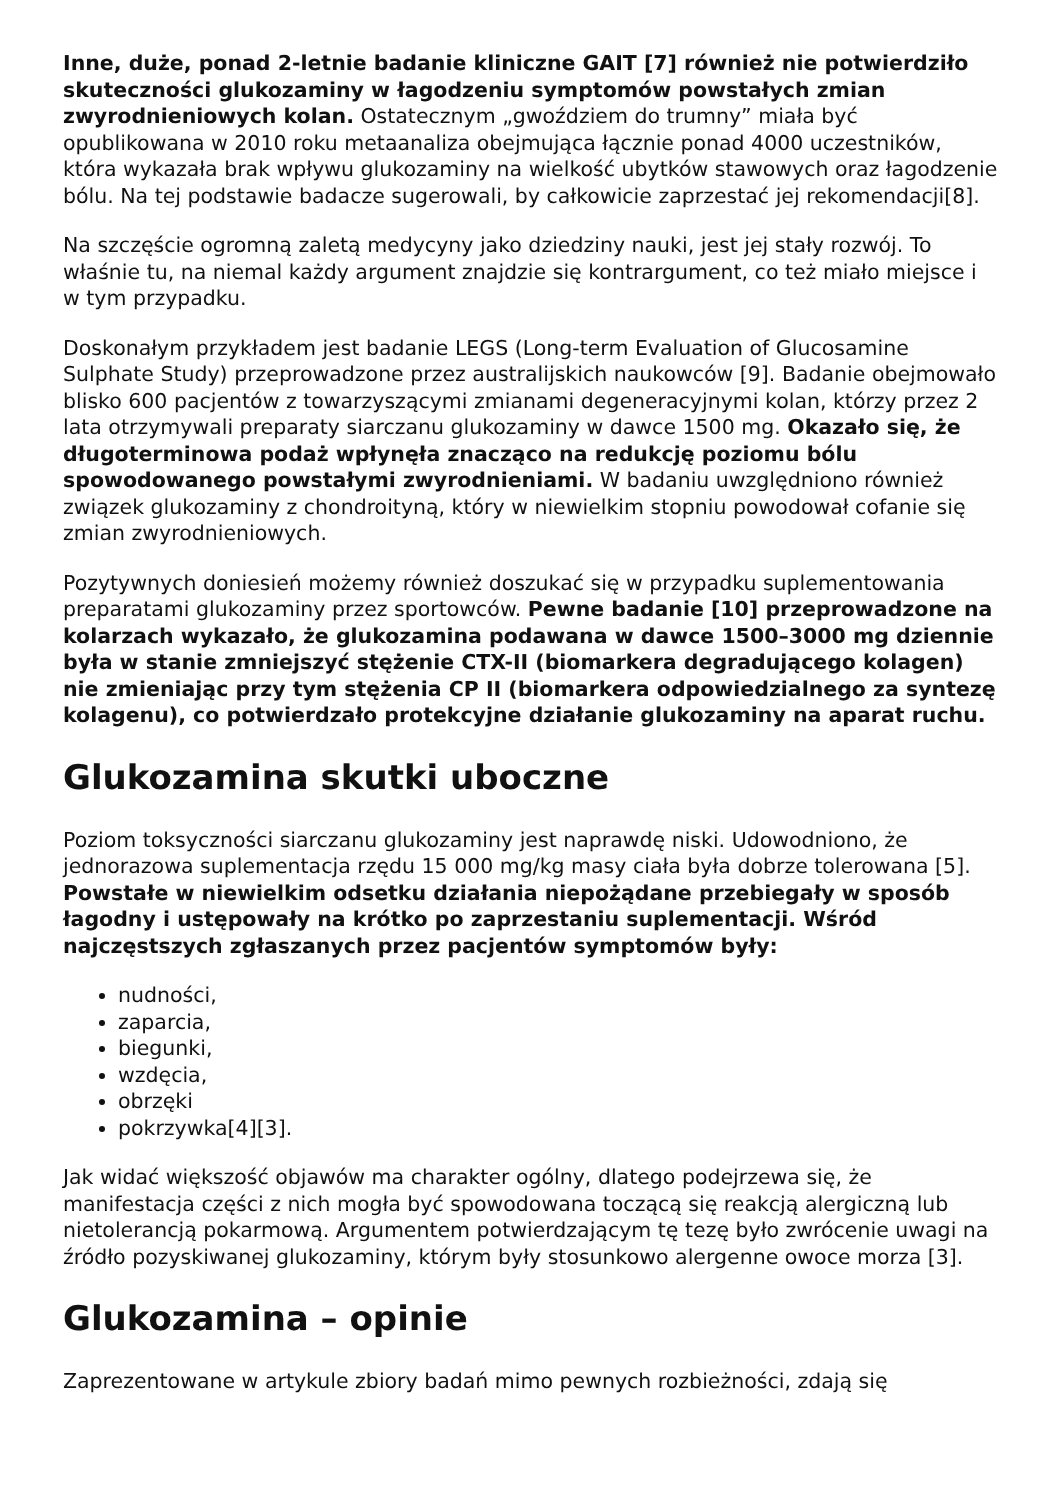Inne, duże, ponad 2-letnie badanie kliniczne GAIT [7] również nie potwierdziło skuteczności glukozaminy w łagodzeniu symptomów powstałych zmian zwyrodnieniowych kolan. Ostatecznym „gwoździem do trumny” miała być opublikowana w 2010 roku metaanaliza obejmująca łącznie ponad 4000 uczestników, która wykazała brak wpływu glukozaminy na wielkość ubytków stawowych oraz łagodzenie bólu. Na tej podstawie badacze sugerowali, by całkowicie zaprzestać jej rekomendacji[8].
Na szczęście ogromną zaletą medycyny jako dziedziny nauki, jest jej stały rozwój. To właśnie tu, na niemal każdy argument znajdzie się kontrargument, co też miało miejsce i w tym przypadku.
Doskonałym przykładem jest badanie LEGS (Long-term Evaluation of Glucosamine Sulphate Study) przeprowadzone przez australijskich naukowców [9]. Badanie obejmowało blisko 600 pacjentów z towarzyszącymi zmianami degeneracyjnymi kolan, którzy przez 2 lata otrzymywali preparaty siarczanu glukozaminy w dawce 1500 mg. Okazało się, że długoterminowa podaż wpłynęła znacząco na redukcję poziomu bólu spowodowanego powstałymi zwyrodnieniami. W badaniu uwzględniono również związek glukozaminy z chondroityną, który w niewielkim stopniu powodował cofanie się zmian zwyrodnieniowych.
Pozytywnych doniesień możemy również doszukać się w przypadku suplementowania preparatami glukozaminy przez sportowców. Pewne badanie [10] przeprowadzone na kolarzach wykazało, że glukozamina podawana w dawce 1500–3000 mg dziennie była w stanie zmniejszyć stężenie CTX-II (biomarkera degradującego kolagen) nie zmieniając przy tym stężenia CP II (biomarkera odpowiedzialnego za syntezę kolagenu), co potwierdzało protekcyjne działanie glukozaminy na aparat ruchu.
Glukozamina skutki uboczne
Poziom toksyczności siarczanu glukozaminy jest naprawdę niski. Udowodniono, że jednorazowa suplementacja rzędu 15 000 mg/kg masy ciała była dobrze tolerowana [5]. Powstałe w niewielkim odsetku działania niepożądane przebiegały w sposób łagodny i ustępowały na krótko po zaprzestaniu suplementacji. Wśród najczęstszych zgłaszanych przez pacjentów symptomów były:
nudności,
zaparcia,
biegunki,
wzdęcia,
obrzęki
pokrzywka[4][3].
Jak widać większość objawów ma charakter ogólny, dlatego podejrzewa się, że manifestacja części z nich mogła być spowodowana toczącą się reakcją alergiczną lub nietolerancją pokarmową. Argumentem potwierdzającym tę tezę było zwrócenie uwagi na źródło pozyskiwanej glukozaminy, którym były stosunkowo alergenne owoce morza [3].
Glukozamina – opinie
Zaprezentowane w artykule zbiory badań mimo pewnych rozbieżności, zdają się